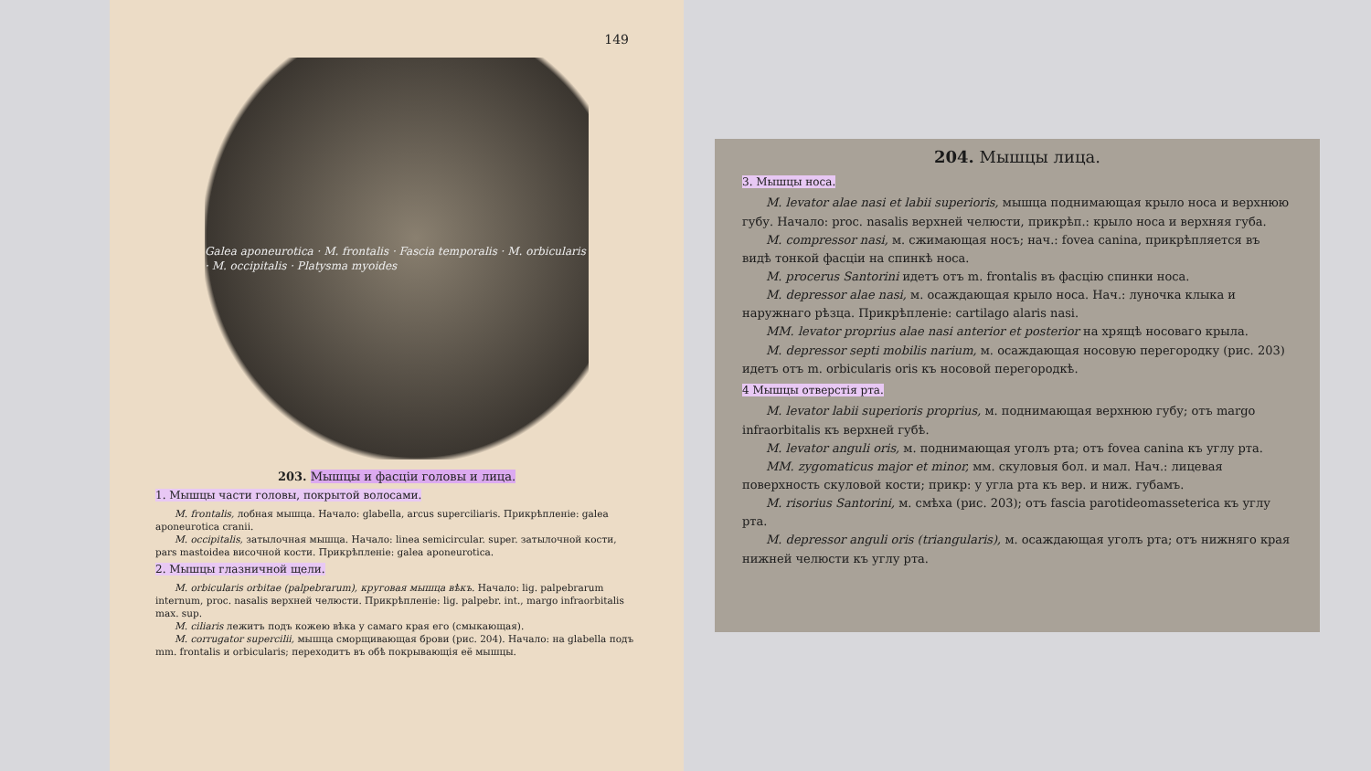149
Galea aponeurotica · M. frontalis · Fascia temporalis · M. orbicularis · M. occipitalis · Platysma myoides
203. Мышцы и фасціи головы и лица.
1. Мышцы части головы, покрытой волосами.
M. frontalis, лобная мышца. Начало: glabella, arcus superciliaris. Прикрѣпленіе: galea aponeurotica cranii.
M. occipitalis, затылочная мышца. Начало: linea semicircular. super. затылочной кости, pars mastoidea височной кости. Прикрѣпленіе: galea aponeurotica.
2. Мышцы глазничной щели.
M. orbicularis orbitae (palpebrarum), круговая мышца вѣкъ. Начало: lig. palpebrarum internum, proc. nasalis верхней челюсти. Прикрѣпленіе: lig. palpebr. int., margo infraorbitalis max. sup.
M. ciliaris лежитъ подъ кожею вѣка у самаго края его (смыкающая).
M. corrugator supercilii, мышца сморщивающая брови (рис. 204). Начало: на glabella подъ mm. frontalis и orbicularis; переходитъ въ обѣ покрывающія её мышцы.
204. Мышцы лица.
3. Мышцы носа.
M. levator alae nasi et labii superioris, мышца поднимающая крыло носа и верхнюю губу. Начало: proc. nasalis верхней челюсти, прикрѣп.: крыло носа и верхняя губа.
M. compressor nasi, м. сжимающая носъ; нач.: fovea canina, прикрѣпляется въ видѣ тонкой фасціи на спинкѣ носа.
M. procerus Santorini идетъ отъ m. frontalis въ фасцію спинки носа.
M. depressor alae nasi, м. осаждающая крыло носа. Нач.: луночка клыка и наружнаго рѣзца. Прикрѣпленіе: cartilago alaris nasi.
MM. levator proprius alae nasi anterior et posterior на хрящѣ носоваго крыла.
M. depressor septi mobilis narium, м. осаждающая носовую перегородку (рис. 203) идетъ отъ m. orbicularis oris къ носовой перегородкѣ.
4 Мышцы отверстія рта.
M. levator labii superioris proprius, м. поднимающая верхнюю губу; отъ margo infraorbitalis къ верхней губѣ.
M. levator anguli oris, м. поднимающая уголъ рта; отъ fovea canina къ углу рта.
MM. zygomaticus major et minor, мм. скуловыя бол. и мал. Нач.: лицевая поверхность скуловой кости; прикр: у угла рта къ вер. и ниж. губамъ.
M. risorius Santorini, м. смѣха (рис. 203); отъ fascia parotideomasseterica къ углу рта.
M. depressor anguli oris (triangularis), м. осаждающая уголъ рта; отъ нижняго края нижней челюсти къ углу рта.